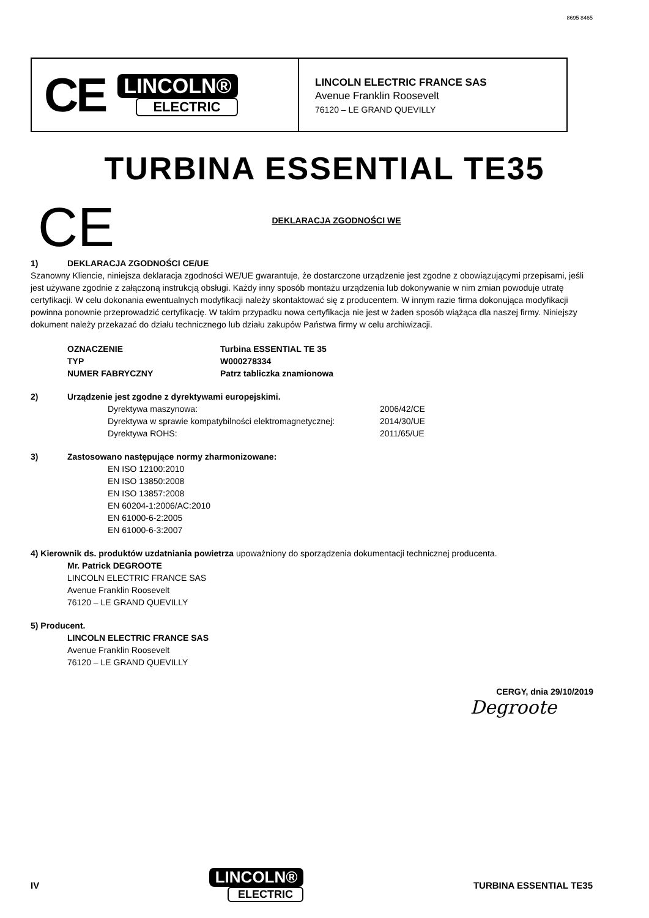8695 8465
CE
LINCOLN®
ELECTRIC
LINCOLN ELECTRIC FRANCE SAS
Avenue Franklin Roosevelt
76120 – LE GRAND QUEVILLY
TURBINA ESSENTIAL TE35
CE
DEKLARACJA ZGODNOŚCI WE
1) DEKLARACJA ZGODNOŚCI CE/UE
Szanowny Kliencie, niniejsza deklaracja zgodności WE/UE gwarantuje, że dostarczone urządzenie jest zgodne z obowiązującymi przepisami, jeśli jest używane zgodnie z załączoną instrukcją obsługi. Każdy inny sposób montażu urządzenia lub dokonywanie w nim zmian powoduje utratę certyfikacji. W celu dokonania ewentualnych modyfikacji należy skontaktować się z producentem. W innym razie firma dokonująca modyfikacji powinna ponownie przeprowadzić certyfikację. W takim przypadku nowa certyfikacja nie jest w żaden sposób wiążąca dla naszej firmy. Niniejszy dokument należy przekazać do działu technicznego lub działu zakupów Państwa firmy w celu archiwizacji.
OZNACZENIE Turbina ESSENTIAL TE 35
TYP W000278334
NUMER FABRYCZNY Patrz tabliczka znamionowa
2) Urządzenie jest zgodne z dyrektywami europejskimi.
Dyrektywa maszynowa: 2006/42/CE
Dyrektywa w sprawie kompatybilności elektromagnetycznej: 2014/30/UE
Dyrektywa ROHS: 2011/65/UE
3) Zastosowano następujące normy zharmonizowane:
EN ISO 12100:2010
EN ISO 13850:2008
EN ISO 13857:2008
EN 60204-1:2006/AC:2010
EN 61000-6-2:2005
EN 61000-6-3:2007
4) Kierownik ds. produktów uzdatniania powietrza upoważniony do sporządzenia dokumentacji technicznej producenta.
Mr. Patrick DEGROOTE
LINCOLN ELECTRIC FRANCE SAS
Avenue Franklin Roosevelt
76120 – LE GRAND QUEVILLY
5) Producent.
LINCOLN ELECTRIC FRANCE SAS
Avenue Franklin Roosevelt
76120 – LE GRAND QUEVILLY
CERGY, dnia 29/10/2019
Degroote
IV
LINCOLN®
ELECTRIC
TURBINA ESSENTIAL TE35